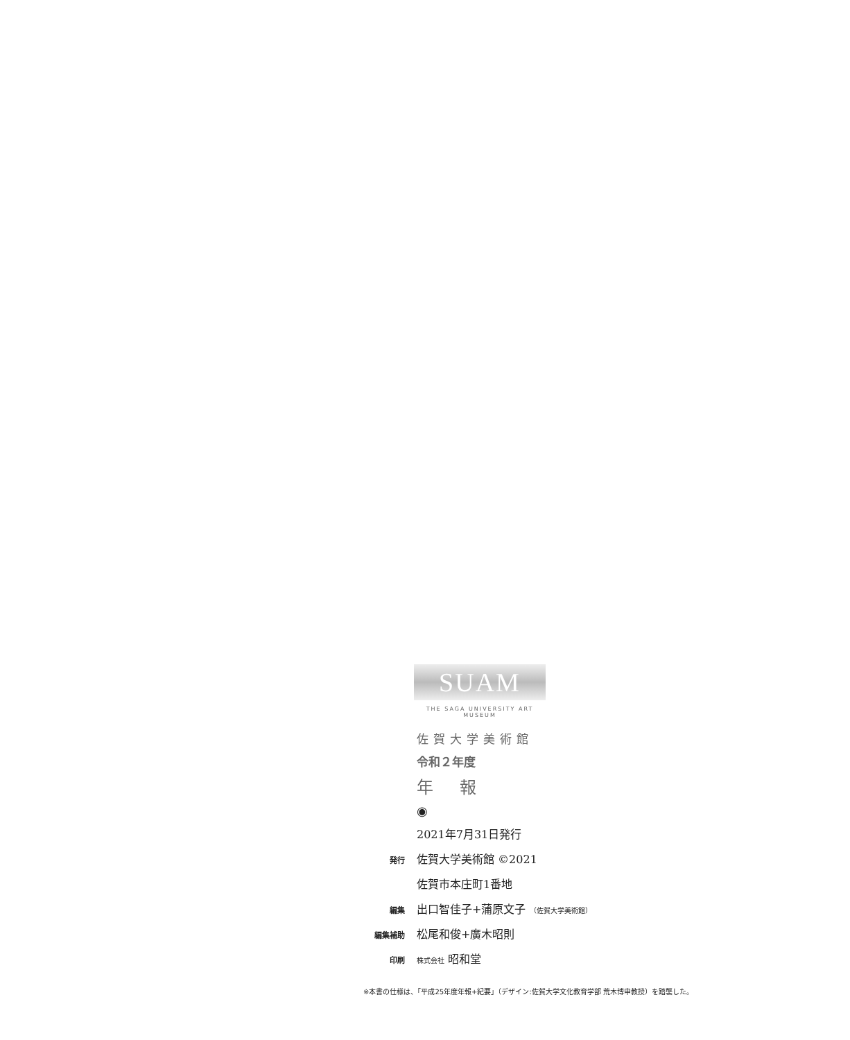SUAM
THE SAGA UNIVERSITY ART MUSEUM
佐賀大学美術館
令和２年度
年 報
◉
| | 2021年7月31日発行 |
| 発行 | 佐賀大学美術館 ©2021 |
| | 佐賀市本庄町1番地 |
| 編集 | 出口智佳子+蒲原文子 （佐賀大学美術館） |
| 編集補助 | 松尾和俊+廣木昭則 |
| 印刷 | 株式会社 昭和堂 |
※本書の仕様は、「平成25年度年報+紀要」（デザイン:佐賀大学文化教育学部 荒木博申教授）を踏襲した。